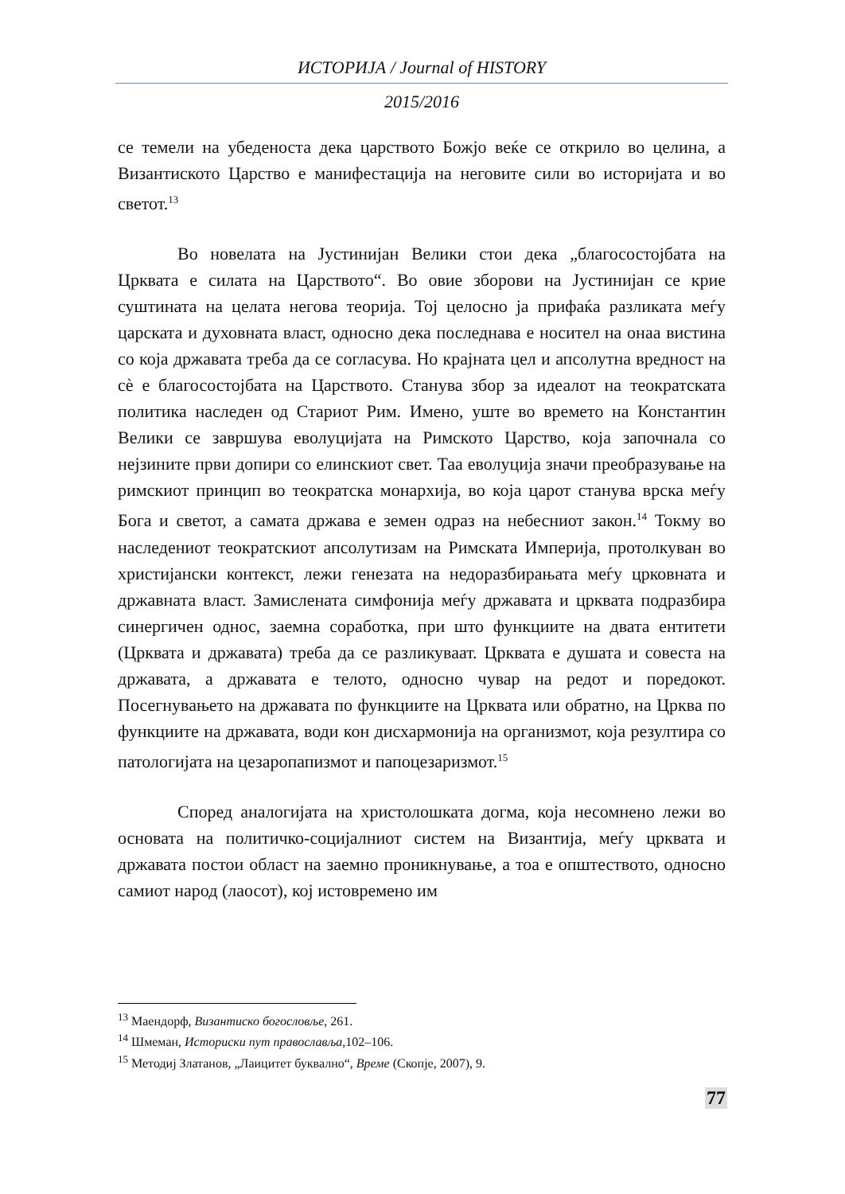ИСТОРИЈА / Journal of HISTORY
2015/2016
се темели на убеденоста дека царството Божјо веќе се открило во целина, а Византиското Царство е манифестација на неговите сили во историјата и во светот.<sup>13</sup>
Во новелата на Јустинијан Велики стои дека „благосостојбата на Црквата е силата на Царството“. Во овие зборови на Јустинијан се крие суштината на целата негова теорија. Тој целосно ја прифаќа разликата меѓу царската и духовната власт, односно дека последнава е носител на онаа вистина со која државата треба да се согласува. Но крајната цел и апсолутна вредност на сè е благосостојбата на Царството. Станува збор за идеалот на теократската политика наследен од Стариот Рим. Имено, уште во времето на Константин Велики се завршува еволуцијата на Римското Царство, која започнала со нејзините први допири со елинскиот свет. Таа еволуција значи преобразување на римскиот принцип во теократска монархија, во која царот станува врска меѓу Бога и светот, а самата држава е земен одраз на небесниот закон.<sup>14</sup> Токму во наследениот теократскиот апсолутизам на Римската Империја, протолкуван во христијански контекст, лежи генезата на недоразбирањата меѓу црковната и државната власт. Замислената симфонија меѓу државата и црквата подразбира синергичен однос, заемна соработка, при што функциите на двата ентитети (Црквата и државата) треба да се разликуваат. Црквата е душата и совеста на државата, а државата е телото, односно чувар на редот и поредокот. Посегнувањето на државата по функциите на Црквата или обратно, на Црква по функциите на државата, води кон дисхармонија на организмот, која резултира со патологијата на цезаропапизмот и папоцезаризмот.<sup>15</sup>
Според аналогијата на христолошката догма, која несомнено лежи во основата на политичко-социјалниот систем на Византија, меѓу црквата и државата постои област на заемно проникнување, а тоа е општеството, односно самиот народ (лаосот), кој истовремено им
<sup>13</sup> Маендорф, Византиско богословље, 261.
<sup>14</sup> Шмеман, Историски пут православља,102–106.
<sup>15</sup> Методиј Златанов, „Лаицитет буквално“, Време (Скопје, 2007), 9.
77